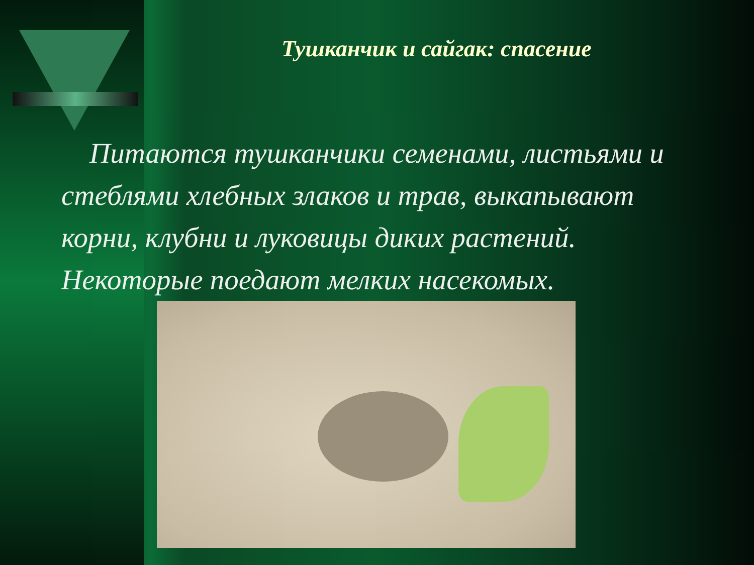Тушканчик и сайгак: спасение
Питаются тушканчики семенами, листьями и стеблями хлебных злаков и трав, выкапывают корни, клубни и луковицы диких растений. Некоторые поедают мелких насекомых.